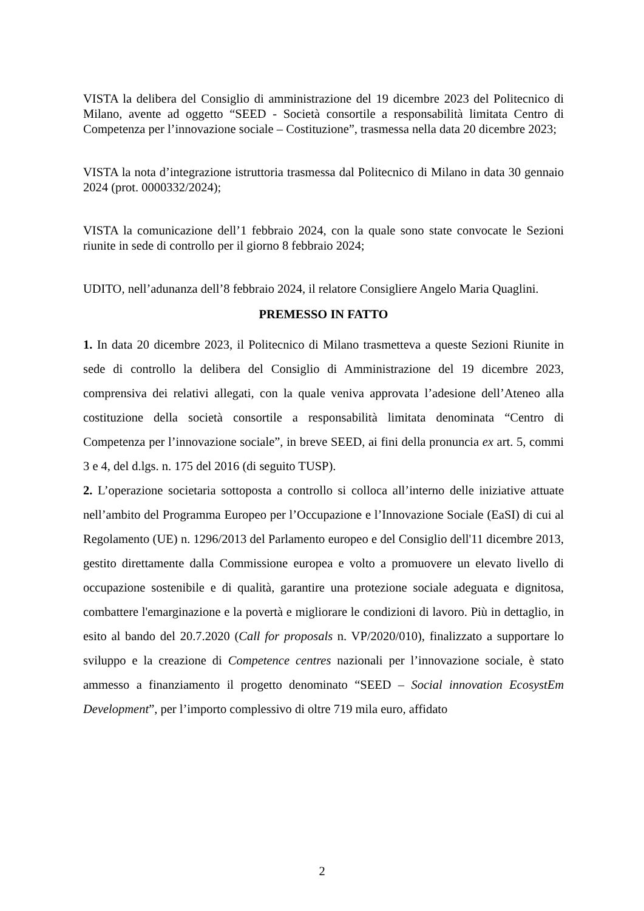VISTA la delibera del Consiglio di amministrazione del 19 dicembre 2023 del Politecnico di Milano, avente ad oggetto “SEED - Società consortile a responsabilità limitata Centro di Competenza per l’innovazione sociale – Costituzione”, trasmessa nella data 20 dicembre 2023;
VISTA la nota d’integrazione istruttoria trasmessa dal Politecnico di Milano in data 30 gennaio 2024 (prot. 0000332/2024);
VISTA la comunicazione dell’1 febbraio 2024, con la quale sono state convocate le Sezioni riunite in sede di controllo per il giorno 8 febbraio 2024;
UDITO, nell’adunanza dell’8 febbraio 2024, il relatore Consigliere Angelo Maria Quaglini.
PREMESSO IN FATTO
1. In data 20 dicembre 2023, il Politecnico di Milano trasmetteva a queste Sezioni Riunite in sede di controllo la delibera del Consiglio di Amministrazione del 19 dicembre 2023, comprensiva dei relativi allegati, con la quale veniva approvata l’adesione dell’Ateneo alla costituzione della società consortile a responsabilità limitata denominata “Centro di Competenza per l’innovazione sociale”, in breve SEED, ai fini della pronuncia ex art. 5, commi 3 e 4, del d.lgs. n. 175 del 2016 (di seguito TUSP).
2. L’operazione societaria sottoposta a controllo si colloca all’interno delle iniziative attuate nell’ambito del Programma Europeo per l’Occupazione e l’Innovazione Sociale (EaSI) di cui al Regolamento (UE) n. 1296/2013 del Parlamento europeo e del Consiglio dell'11 dicembre 2013, gestito direttamente dalla Commissione europea e volto a promuovere un elevato livello di occupazione sostenibile e di qualità, garantire una protezione sociale adeguata e dignitosa, combattere l'emarginazione e la povertà e migliorare le condizioni di lavoro. Più in dettaglio, in esito al bando del 20.7.2020 (Call for proposals n. VP/2020/010), finalizzato a supportare lo sviluppo e la creazione di Competence centres nazionali per l’innovazione sociale, è stato ammesso a finanziamento il progetto denominato “SEED – Social innovation EcosystEm Development”, per l’importo complessivo di oltre 719 mila euro, affidato
2